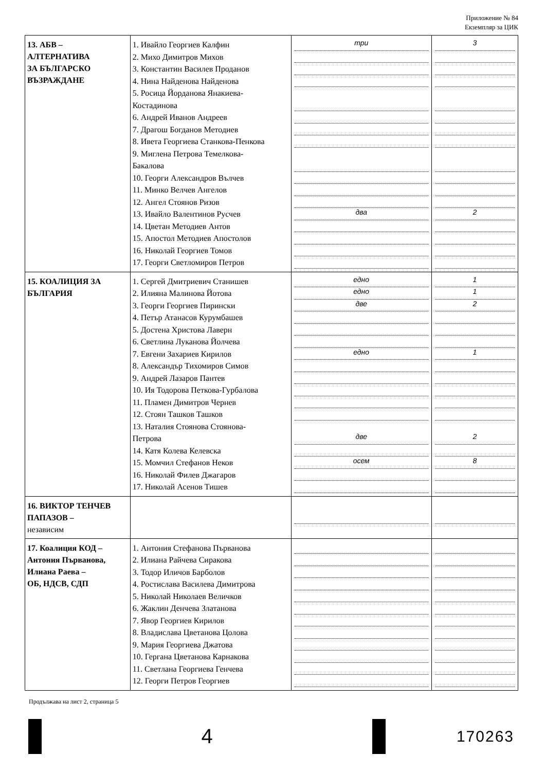Приложение № 84
Екземпляр за ЦИК
| 13. АБВ – АЛТЕРНАТИВА ЗА БЪЛГАРСКО ВЪЗРАЖДАНЕ | 1. Ивайло Георгиев Калфин 2. Михо Димитров Михов 3. Константин Василев Проданов 4. Нина Найденова Найденова 5. Росица Йорданова Янакиева- Костадинова 6. Андрей Иванов Андреев 7. Драгош Богданов Методиев 8. Ивета Георгиева Станкова-Пенкова 9. Миглена Петрова Темелкова- Бакалова 10. Георги Александров Вълчев 11. Минко Велчев Ангелов 12. Ангел Стоянов Ризов 13. Ивайло Валентинов Русчев 14. Цветан Методиев Антов 15. Апостол Методиев Апостолов 16. Николай Георгиев Томов 17. Георги Светломиров Петров | три два | 3 2 |
| 15. КОАЛИЦИЯ ЗА БЪЛГАРИЯ | 1. Сергей Дмитриевич Станишев 2. Илияна Малинова Йотова 3. Георги Георгиев Пирински 4. Петър Атанасов Курумбашев 5. Достена Христова Лаверн 6. Светлина Луканова Йолчева 7. Евгени Захариев Кирилов 8. Александър Тихомиров Симов 9. Андрей Лазаров Пантев 10. Ия Тодорова Петкова-Гурбалова 11. Пламен Димитров Чернев 12. Стоян Ташков Ташков 13. Наталия Стоянова Стоянова- Петрова 14. Катя Колева Келевска 15. Момчил Стефанов Неков 16. Николай Филев Джагаров 17. Николай Асенов Тишев | едно едно две едно две осем | 1 1 2 1 2 8 |
| 16. ВИКТОР ТЕНЧЕВ ПАПАЗОВ – независим | | | |
| 17. Коалиция КОД – Антония Първанова, Илиана Раева – ОБ, НДСВ, СДП | 1. Антония Стефанова Първанова 2. Илиана Райчева Сиракова 3. Тодор Иличов Барболов 4. Ростислава Василева Димитрова 5. Николай Николаев Величков 6. Жаклин Денчева Златанова 7. Явор Георгиев Кирилов 8. Владислава Цветанова Цолова 9. Мария Георгиева Джатова 10. Гергана Цветанова Карнакова 11. Светлана Георгиева Генчева 12. Георги Петров Георгиев | | |
Продължава на лист 2, страница 5
4
170263